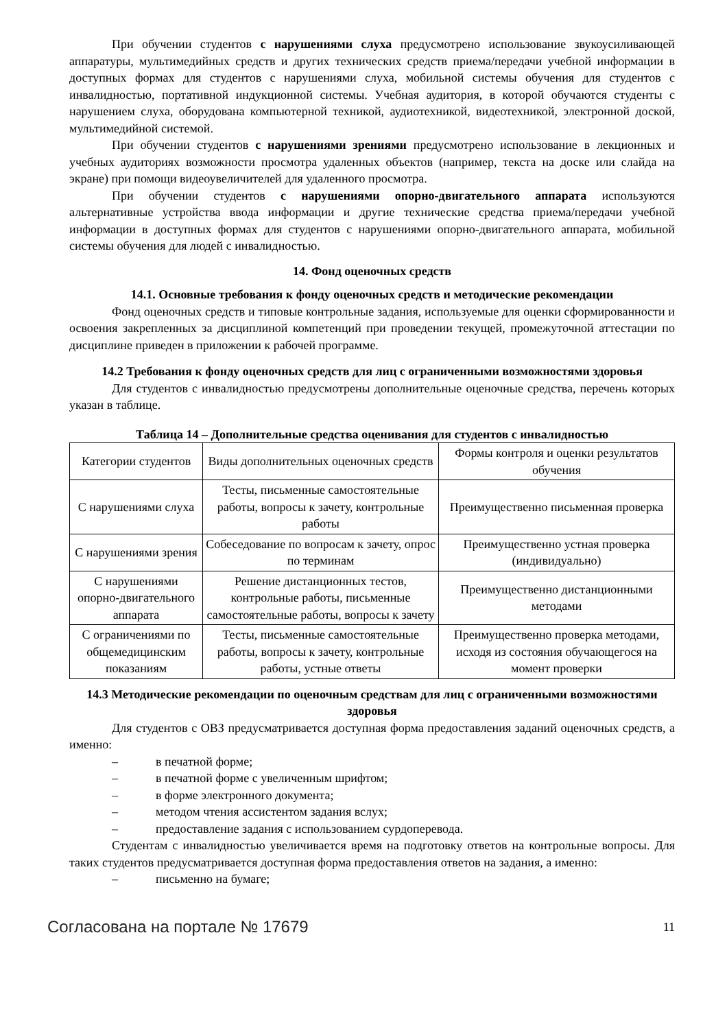При обучении студентов с нарушениями слуха предусмотрено использование звукоусиливающей аппаратуры, мультимедийных средств и других технических средств приема/передачи учебной информации в доступных формах для студентов с нарушениями слуха, мобильной системы обучения для студентов с инвалидностью, портативной индукционной системы. Учебная аудитория, в которой обучаются студенты с нарушением слуха, оборудована компьютерной техникой, аудиотехникой, видеотехникой, электронной доской, мультимедийной системой.
При обучении студентов с нарушениями зрениями предусмотрено использование в лекционных и учебных аудиториях возможности просмотра удаленных объектов (например, текста на доске или слайда на экране) при помощи видеоувеличителей для удаленного просмотра.
При обучении студентов с нарушениями опорно-двигательного аппарата используются альтернативные устройства ввода информации и другие технические средства приема/передачи учебной информации в доступных формах для студентов с нарушениями опорно-двигательного аппарата, мобильной системы обучения для людей с инвалидностью.
14. Фонд оценочных средств
14.1. Основные требования к фонду оценочных средств и методические рекомендации
Фонд оценочных средств и типовые контрольные задания, используемые для оценки сформированности и освоения закрепленных за дисциплиной компетенций при проведении текущей, промежуточной аттестации по дисциплине приведен в приложении к рабочей программе.
14.2 Требования к фонду оценочных средств для лиц с ограниченными возможностями здоровья
Для студентов с инвалидностью предусмотрены дополнительные оценочные средства, перечень которых указан в таблице.
Таблица 14 – Дополнительные средства оценивания для студентов с инвалидностью
| Категории студентов | Виды дополнительных оценочных средств | Формы контроля и оценки результатов обучения |
| С нарушениями слуха | Тесты, письменные самостоятельные работы, вопросы к зачету, контрольные работы | Преимущественно письменная проверка |
| С нарушениями зрения | Собеседование по вопросам к зачету, опрос по терминам | Преимущественно устная проверка (индивидуально) |
| С нарушениями опорно-двигательного аппарата | Решение дистанционных тестов, контрольные работы, письменные самостоятельные работы, вопросы к зачету | Преимущественно дистанционными методами |
| С ограничениями по общемедицинским показаниям | Тесты, письменные самостоятельные работы, вопросы к зачету, контрольные работы, устные ответы | Преимущественно проверка методами, исходя из состояния обучающегося на момент проверки |
14.3 Методические рекомендации по оценочным средствам для лиц с ограниченными возможностями здоровья
Для студентов с ОВЗ предусматривается доступная форма предоставления заданий оценочных средств, а именно:
– в печатной форме;
– в печатной форме с увеличенным шрифтом;
– в форме электронного документа;
– методом чтения ассистентом задания вслух;
– предоставление задания с использованием сурдоперевода.
Студентам с инвалидностью увеличивается время на подготовку ответов на контрольные вопросы. Для таких студентов предусматривается доступная форма предоставления ответов на задания, а именно:
– письменно на бумаге;
Согласована на портале № 17679
11